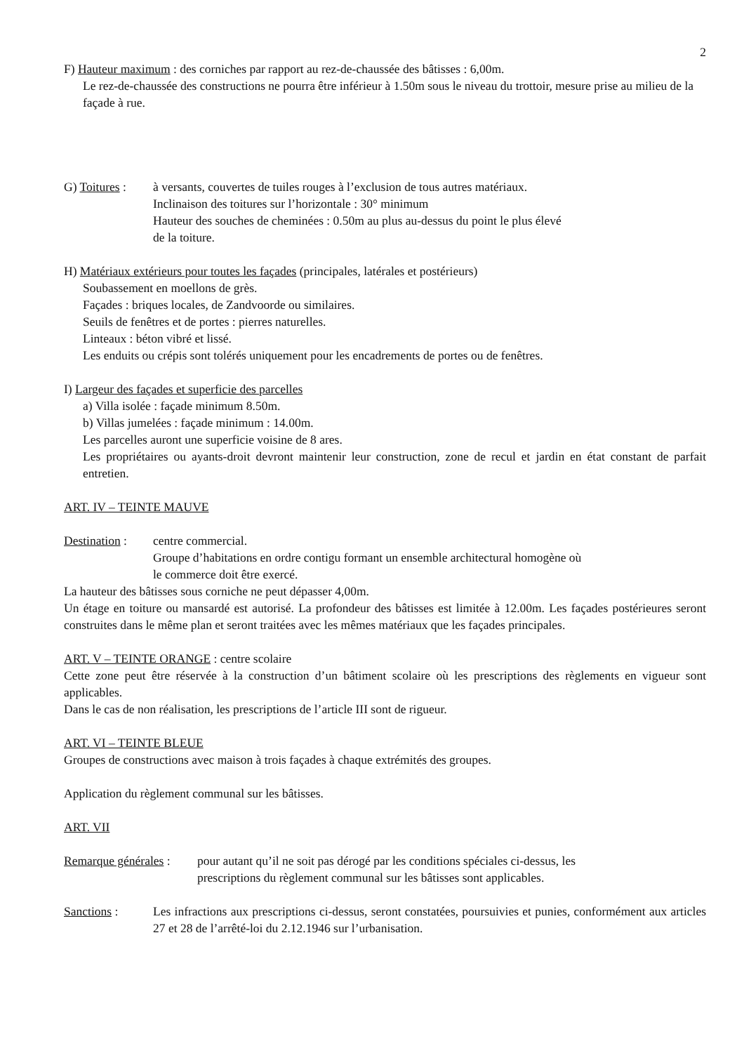2
F) Hauteur maximum : des corniches par rapport au rez-de-chaussée des bâtisses : 6,00m.
Le rez-de-chaussée des constructions ne pourra être inférieur à 1.50m sous le niveau du trottoir, mesure prise au milieu de la façade à rue.
G) Toitures :
à versants, couvertes de tuiles rouges à l’exclusion de tous autres matériaux.
Inclinaison des toitures sur l’horizontale : 30° minimum
Hauteur des souches de cheminées : 0.50m au plus au-dessus du point le plus élevé
de la toiture.
H) Matériaux extérieurs pour toutes les façades (principales, latérales et postérieurs)
Soubassement en moellons de grès.
Façades : briques locales, de Zandvoorde ou similaires.
Seuils de fenêtres et de portes : pierres naturelles.
Linteaux : béton vibré et lissé.
Les enduits ou crépis sont tolérés uniquement pour les encadrements de portes ou de fenêtres.
I) Largeur des façades et superficie des parcelles
a) Villa isolée : façade minimum 8.50m.
b) Villas jumelées : façade minimum : 14.00m.
Les parcelles auront une superficie voisine de 8 ares.
Les propriétaires ou ayants-droit devront maintenir leur construction, zone de recul et jardin en état constant de parfait entretien.
ART. IV – TEINTE MAUVE
Destination :
centre commercial.
Groupe d’habitations en ordre contigu formant un ensemble architectural homogène où
le commerce doit être exercé.
La hauteur des bâtisses sous corniche ne peut dépasser 4,00m.
Un étage en toiture ou mansardé est autorisé. La profondeur des bâtisses est limitée à 12.00m. Les façades postérieures seront construites dans le même plan et seront traitées avec les mêmes matériaux que les façades principales.
ART. V – TEINTE ORANGE : centre scolaire
Cette zone peut être réservée à la construction d’un bâtiment scolaire où les prescriptions des règlements en vigueur sont applicables.
Dans le cas de non réalisation, les prescriptions de l’article III sont de rigueur.
ART. VI – TEINTE BLEUE
Groupes de constructions avec maison à trois façades à chaque extrémités des groupes.
Application du règlement communal sur les bâtisses.
ART. VII
Remarque générales :
pour autant qu’il ne soit pas dérogé par les conditions spéciales ci-dessus, les
prescriptions du règlement communal sur les bâtisses sont applicables.
Sanctions : Les infractions aux prescriptions ci-dessus, seront constatées, poursuivies et punies, conformément aux articles 27 et 28 de l’arrêté-loi du 2.12.1946 sur l’urbanisation.